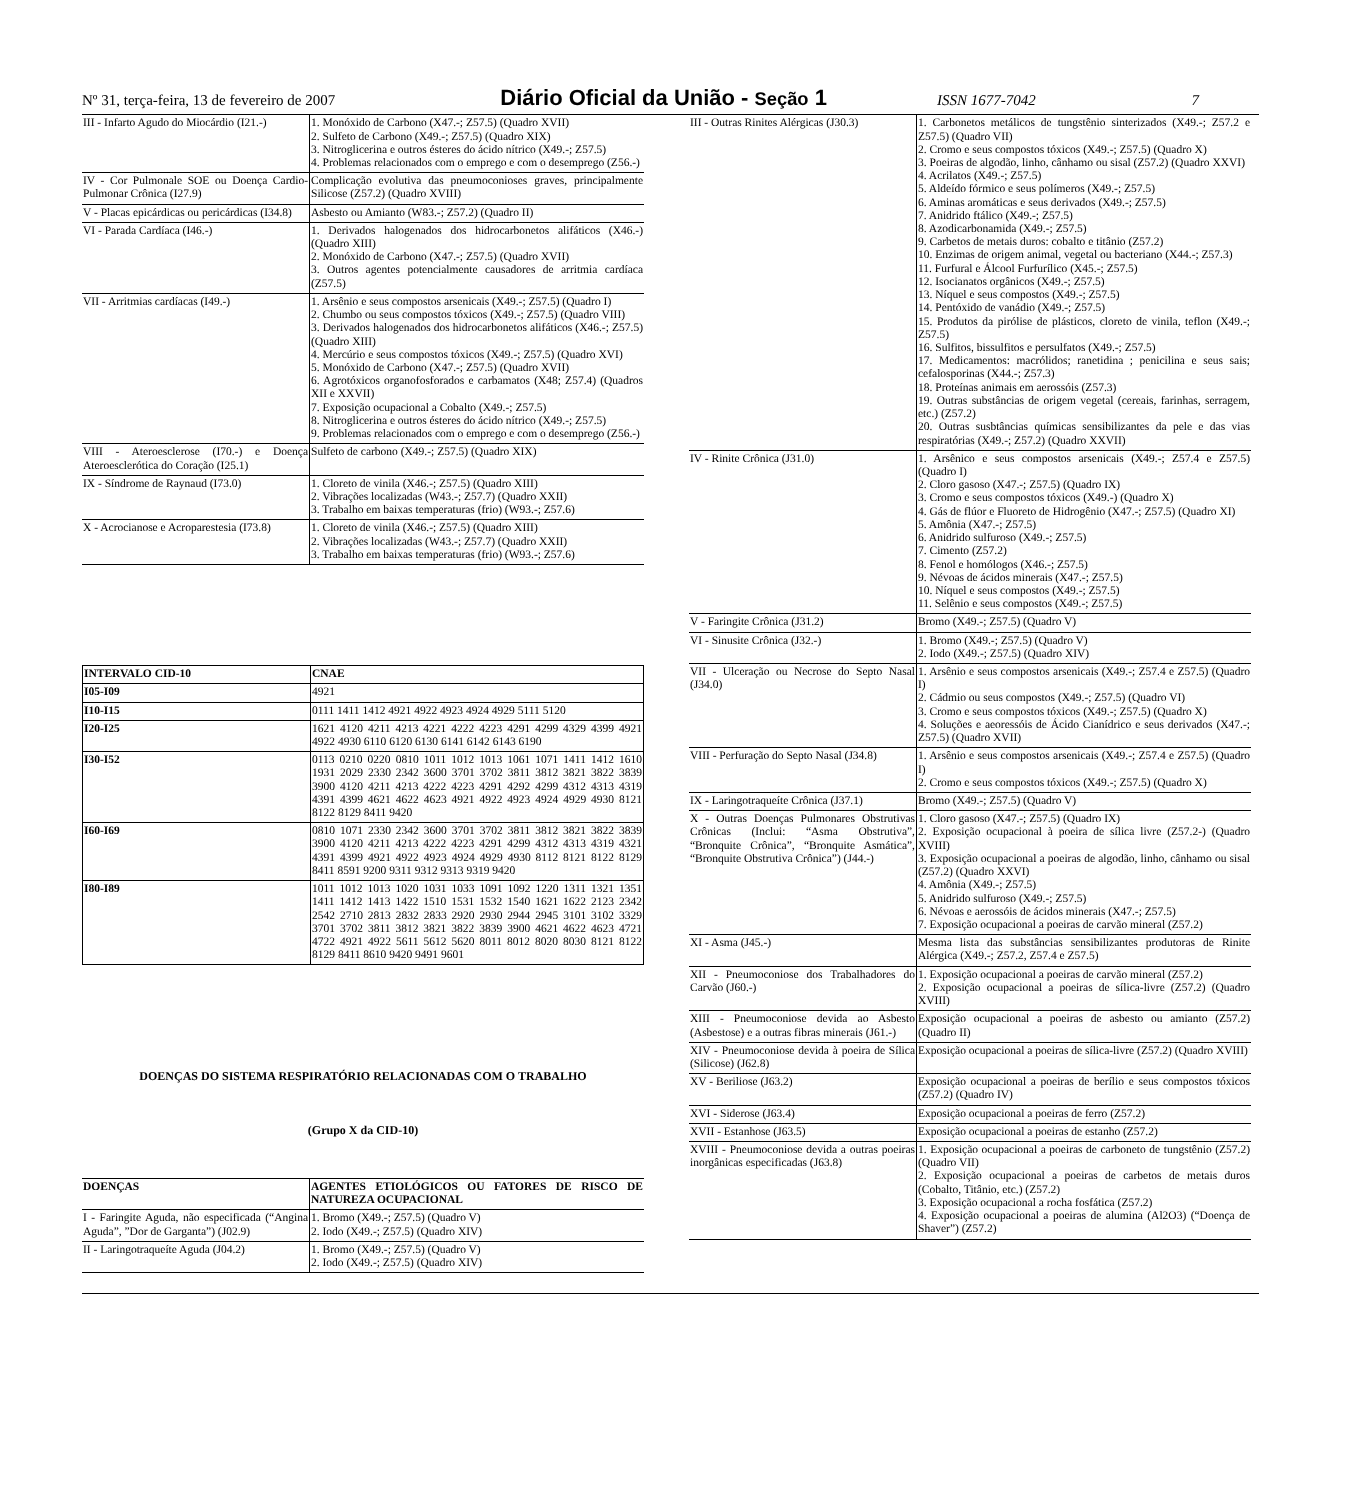Nº 31, terça-feira, 13 de fevereiro de 2007 Diário Oficial da União - Seção 1 ISSN 1677-7042 7
| III - Infarto Agudo do Miocárdio (I21.-) | 1. Monóxido de Carbono (X47.-; Z57.5) (Quadro XVII) 2. Sulfeto de Carbono (X49.-; Z57.5) (Quadro XIX) 3. Nitroglicerina e outros ésteres do ácido nítrico (X49.-; Z57.5) 4. Problemas relacionados com o emprego e com o desemprego (Z56.-) |
| IV - Cor Pulmonale SOE ou Doença Cardio-Pulmonar Crônica (I27.9) | Complicação evolutiva das pneumoconioses graves, principalmente Silicose (Z57.2) (Quadro XVIII) |
| V - Placas epicárdicas ou pericárdicas (I34.8) | Asbesto ou Amianto (W83.-; Z57.2) (Quadro II) |
| VI - Parada Cardíaca (I46.-) | 1. Derivados halogenados dos hidrocarbonetos alifáticos (X46.-) (Quadro XIII) 2. Monóxido de Carbono (X47.-; Z57.5) (Quadro XVII) 3. Outros agentes potencialmente causadores de arritmia cardíaca (Z57.5) |
| VII - Arritmias cardíacas (I49.-) | 1. Arsênio e seus compostos arsenicais (X49.-; Z57.5) (Quadro I) 2. Chumbo ou seus compostos tóxicos (X49.-; Z57.5) (Quadro VIII) 3. Derivados halogenados dos hidrocarbonetos alifáticos (X46.-; Z57.5) (Quadro XIII) 4. Mercúrio e seus compostos tóxicos (X49.-; Z57.5) (Quadro XVI) 5. Monóxido de Carbono (X47.-; Z57.5) (Quadro XVII) 6. Agrotóxicos organofosforados e carbamatos (X48; Z57.4) (Quadros XII e XXVII) 7. Exposição ocupacional a Cobalto (X49.-; Z57.5) 8. Nitroglicerina e outros ésteres do ácido nítrico (X49.-; Z57.5) 9. Problemas relacionados com o emprego e com o desemprego (Z56.-) |
| VIII - Ateroesclerose (I70.-) e Doença Ateroesclerótica do Coração (I25.1) | Sulfeto de carbono (X49.-; Z57.5) (Quadro XIX) |
| IX - Síndrome de Raynaud (I73.0) | 1. Cloreto de vinila (X46.-; Z57.5) (Quadro XIII) 2. Vibrações localizadas (W43.-; Z57.7) (Quadro XXII) 3. Trabalho em baixas temperaturas (frio) (W93.-; Z57.6) |
| X - Acrocianose e Acroparestesia (I73.8) | 1. Cloreto de vinila (X46.-; Z57.5) (Quadro XIII) 2. Vibrações localizadas (W43.-; Z57.7) (Quadro XXII) 3. Trabalho em baixas temperaturas (frio) (W93.-; Z57.6) |
| INTERVALO CID-10 | CNAE |
| --- | --- |
| I05-I09 | 4921 |
| I10-I15 | 0111 1411 1412 4921 4922 4923 4924 4929 5111 5120 |
| I20-I25 | 1621 4120 4211 4213 4221 4222 4223 4291 4299 4329 4399 4921 4922 4930 6110 6120 6130 6141 6142 6143 6190 |
| I30-I52 | 0113 0210 0220 0810 1011 1012 1013 1061 1071 1411 1412 1610 1931 2029 2330 2342 3600 3701 3702 3811 3812 3821 3822 3839 3900 4120 4211 4213 4222 4223 4291 4292 4299 4312 4313 4319 4391 4399 4621 4622 4623 4921 4922 4923 4924 4929 4930 8121 8122 8129 8411 9420 |
| I60-I69 | 0810 1071 2330 2342 3600 3701 3702 3811 3812 3821 3822 3839 3900 4120 4211 4213 4222 4223 4291 4299 4312 4313 4319 4321 4391 4399 4921 4922 4923 4924 4929 4930 8112 8121 8122 8129 8411 8591 9200 9311 9312 9313 9319 9420 |
| I80-I89 | 1011 1012 1013 1020 1031 1033 1091 1092 1220 1311 1321 1351 1411 1412 1413 1422 1510 1531 1532 1540 1621 1622 2123 2342 2542 2710 2813 2832 2833 2920 2930 2944 2945 3101 3102 3329 3701 3702 3811 3812 3821 3822 3839 3900 4621 4622 4623 4721 4722 4921 4922 5611 5612 5620 8011 8012 8020 8030 8121 8122 8129 8411 8610 9420 9491 9601 |
DOENÇAS DO SISTEMA RESPIRATÓRIO RELACIONADAS COM O TRABALHO
(Grupo X da CID-10)
| DOENÇAS | AGENTES ETIOLÓGICOS OU FATORES DE RISCO DE NATUREZA OCUPACIONAL |
| --- | --- |
| I - Faringite Aguda, não especificada (“Angina Aguda”, ”Dor de Garganta”) (J02.9) | 1. Bromo (X49.-; Z57.5) (Quadro V) 2. Iodo (X49.-; Z57.5) (Quadro XIV) |
| II - Laringotraqueíte Aguda (J04.2) | 1. Bromo (X49.-; Z57.5) (Quadro V) 2. Iodo (X49.-; Z57.5) (Quadro XIV) |
| III - Outras Rinites Alérgicas (J30.3) | 1. Carbonetos metálicos de tungstênio sinterizados (X49.-; Z57.2 e Z57.5) (Quadro VII) 2. Cromo e seus compostos tóxicos (X49.-; Z57.5) (Quadro X) 3. Poeiras de algodão, linho, cânhamo ou sisal (Z57.2) (Quadro XXVI) 4. Acrilatos (X49.-; Z57.5) 5. Aldeído fórmico e seus polímeros (X49.-; Z57.5) 6. Aminas aromáticas e seus derivados (X49.-; Z57.5) 7. Anidrido ftálico (X49.-; Z57.5) 8. Azodicarbonamida (X49.-; Z57.5) 9. Carbetos de metais duros: cobalto e titânio (Z57.2) 10. Enzimas de origem animal, vegetal ou bacteriano (X44.-; Z57.3) 11. Furfural e Álcool Furfurílico (X45.-; Z57.5) 12. Isocianatos orgânicos (X49.-; Z57.5) 13. Níquel e seus compostos (X49.-; Z57.5) 14. Pentóxido de vanádio (X49.-; Z57.5) 15. Produtos da pirólise de plásticos, cloreto de vinila, teflon (X49.-; Z57.5) 16. Sulfitos, bissulfitos e persulfatos (X49.-; Z57.5) 17. Medicamentos: macrólidos; ranetidina ; penicilina e seus sais; cefalosporinas (X44.-; Z57.3) 18. Proteínas animais em aerossóis (Z57.3) 19. Outras substâncias de origem vegetal (cereais, farinhas, serragem, etc.) (Z57.2) 20. Outras susbtâncias químicas sensibilizantes da pele e das vias respiratórias (X49.-; Z57.2) (Quadro XXVII) |
| IV - Rinite Crônica (J31.0) | 1. Arsênico e seus compostos arsenicais (X49.-; Z57.4 e Z57.5) (Quadro I) 2. Cloro gasoso (X47.-; Z57.5) (Quadro IX) 3. Cromo e seus compostos tóxicos (X49.-) (Quadro X) 4. Gás de flúor e Fluoreto de Hidrogênio (X47.-; Z57.5) (Quadro XI) 5. Amônia (X47.-; Z57.5) 6. Anidrido sulfuroso (X49.-; Z57.5) 7. Cimento (Z57.2) 8. Fenol e homólogos (X46.-; Z57.5) 9. Névoas de ácidos minerais (X47.-; Z57.5) 10. Níquel e seus compostos (X49.-; Z57.5) 11. Selênio e seus compostos (X49.-; Z57.5) |
| V - Faringite Crônica (J31.2) | Bromo (X49.-; Z57.5) (Quadro V) |
| VI - Sinusite Crônica (J32.-) | 1. Bromo (X49.-; Z57.5) (Quadro V) 2. Iodo (X49.-; Z57.5) (Quadro XIV) |
| VII - Ulceração ou Necrose do Septo Nasal (J34.0) | 1. Arsênio e seus compostos arsenicais (X49.-; Z57.4 e Z57.5) (Quadro I) 2. Cádmio ou seus compostos (X49.-; Z57.5) (Quadro VI) 3. Cromo e seus compostos tóxicos (X49.-; Z57.5) (Quadro X) 4. Soluções e aeoressóis de Ácido Cianídrico e seus derivados (X47.-; Z57.5) (Quadro XVII) |
| VIII - Perfuração do Septo Nasal (J34.8) | 1. Arsênio e seus compostos arsenicais (X49.-; Z57.4 e Z57.5) (Quadro I) 2. Cromo e seus compostos tóxicos (X49.-; Z57.5) (Quadro X) |
| IX - Laringotraqueíte Crônica (J37.1) | Bromo (X49.-; Z57.5) (Quadro V) |
| X - Outras Doenças Pulmonares Obstrutivas Crônicas (Inclui: “Asma Obstrutiva”, “Bronquite Crônica”, “Bronquite Asmática”, “Bronquite Obstrutiva Crônica”) (J44.-) | 1. Cloro gasoso (X47.-; Z57.5) (Quadro IX) 2. Exposição ocupacional à poeira de sílica livre (Z57.2-) (Quadro XVIII) 3. Exposição ocupacional a poeiras de algodão, linho, cânhamo ou sisal (Z57.2) (Quadro XXVI) 4. Amônia (X49.-; Z57.5) 5. Anidrido sulfuroso (X49.-; Z57.5) 6. Névoas e aerossóis de ácidos minerais (X47.-; Z57.5) 7. Exposição ocupacional a poeiras de carvão mineral (Z57.2) |
| XI - Asma (J45.-) | Mesma lista das substâncias sensibilizantes produtoras de Rinite Alérgica (X49.-; Z57.2, Z57.4 e Z57.5) |
| XII - Pneumoconiose dos Trabalhadores do Carvão (J60.-) | 1. Exposição ocupacional a poeiras de carvão mineral (Z57.2) 2. Exposição ocupacional a poeiras de sílica-livre (Z57.2) (Quadro XVIII) |
| XIII - Pneumoconiose devida ao Asbesto (Asbestose) e a outras fibras minerais (J61.-) | Exposição ocupacional a poeiras de asbesto ou amianto (Z57.2) (Quadro II) |
| XIV - Pneumoconiose devida à poeira de Sílica (Silicose) (J62.8) | Exposição ocupacional a poeiras de sílica-livre (Z57.2) (Quadro XVIII) |
| XV - Beriliose (J63.2) | Exposição ocupacional a poeiras de berílio e seus compostos tóxicos (Z57.2) (Quadro IV) |
| XVI - Siderose (J63.4) | Exposição ocupacional a poeiras de ferro (Z57.2) |
| XVII - Estanhose (J63.5) | Exposição ocupacional a poeiras de estanho (Z57.2) |
| XVIII - Pneumoconiose devida a outras poeiras inorgânicas especificadas (J63.8) | 1. Exposição ocupacional a poeiras de carboneto de tungstênio (Z57.2) (Quadro VII) 2. Exposição ocupacional a poeiras de carbetos de metais duros (Cobalto, Titânio, etc.) (Z57.2) 3. Exposição ocupacional a rocha fosfática (Z57.2) 4. Exposição ocupacional a poeiras de alumina (Al2O3) (“Doença de Shaver”) (Z57.2) |